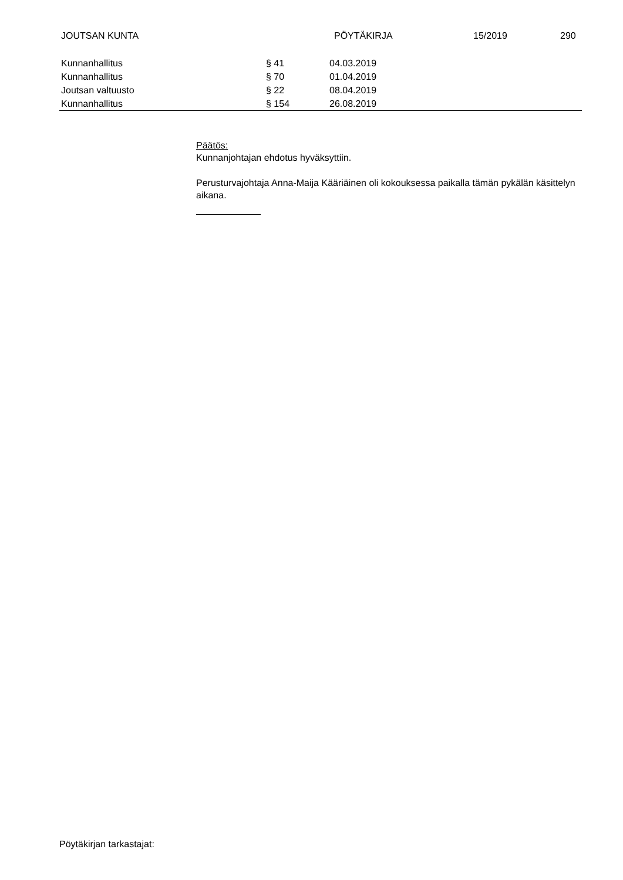JOUTSAN KUNTA PÖYTÄKIRJA 15/2019 290
| Kunnanhallitus | § 41 | 04.03.2019 |
| Kunnanhallitus | § 70 | 01.04.2019 |
| Joutsan valtuusto | § 22 | 08.04.2019 |
| Kunnanhallitus | § 154 | 26.08.2019 |
Päätös:
Kunnanjohtajan ehdotus hyväksyttiin.
Perusturvajohtaja Anna-Maija Kääriäinen oli kokouksessa paikalla tämän pykälän käsittelyn aikana.
Pöytäkirjan tarkastajat: